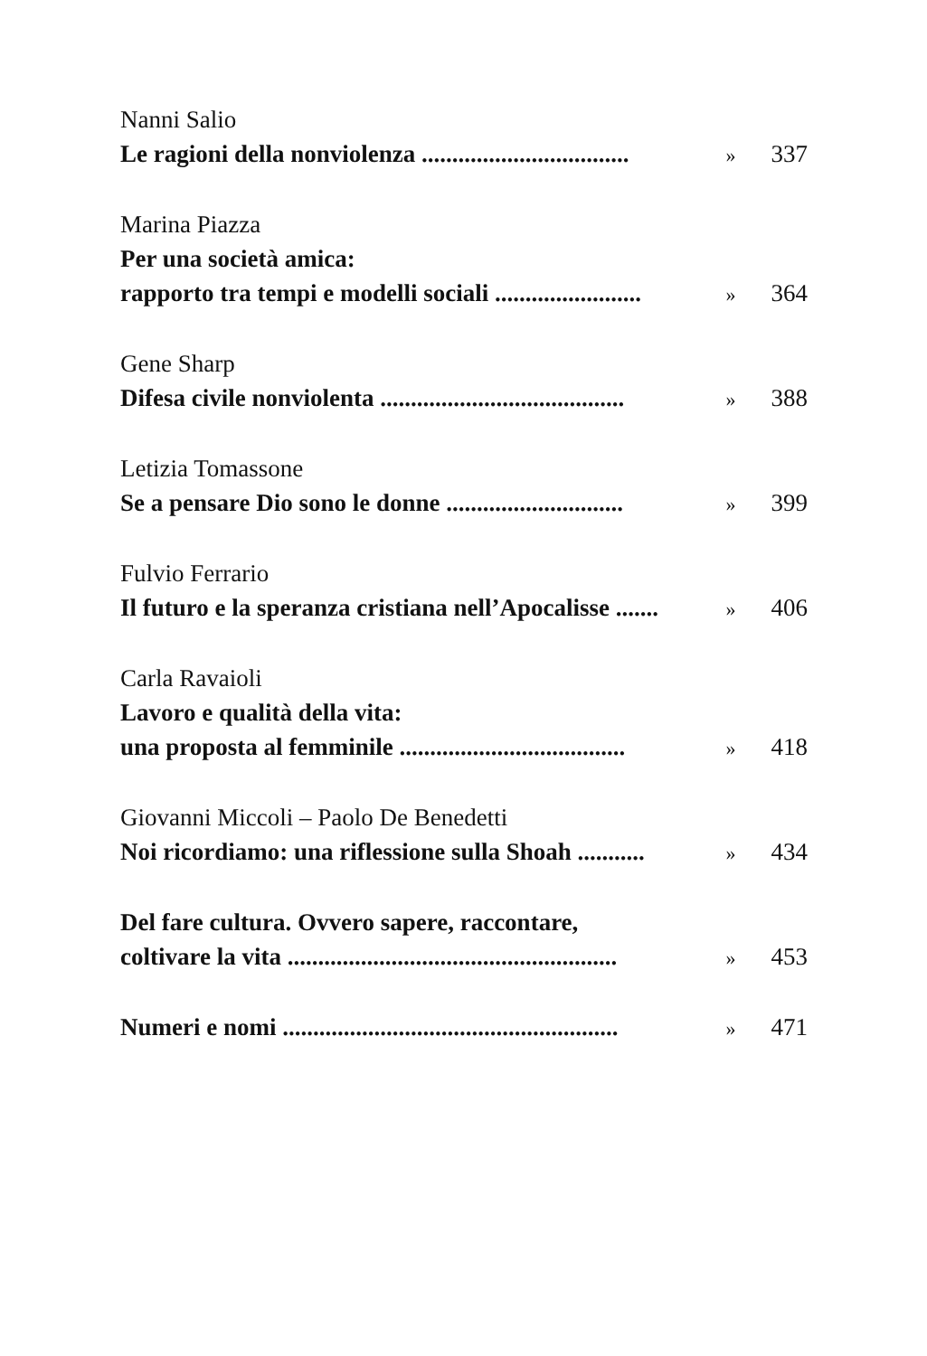Nanni Salio
Le ragioni della nonviolenza .................................. » 337
Marina Piazza
Per una società amica:
rapporto tra tempi e modelli sociali ........................ » 364
Gene Sharp
Difesa civile nonviolenta ........................................ » 388
Letizia Tomassone
Se a pensare Dio sono le donne ............................. » 399
Fulvio Ferrario
Il futuro e la speranza cristiana nell’Apocalisse ....... » 406
Carla Ravaioli
Lavoro e qualità della vita:
una proposta al femminile ..................................... » 418
Giovanni Miccoli – Paolo De Benedetti
Noi ricordiamo: una riflessione sulla Shoah ........... » 434
Del fare cultura. Ovvero sapere, raccontare,
coltivare la vita ...................................................... » 453
Numeri e nomi ....................................................... » 471